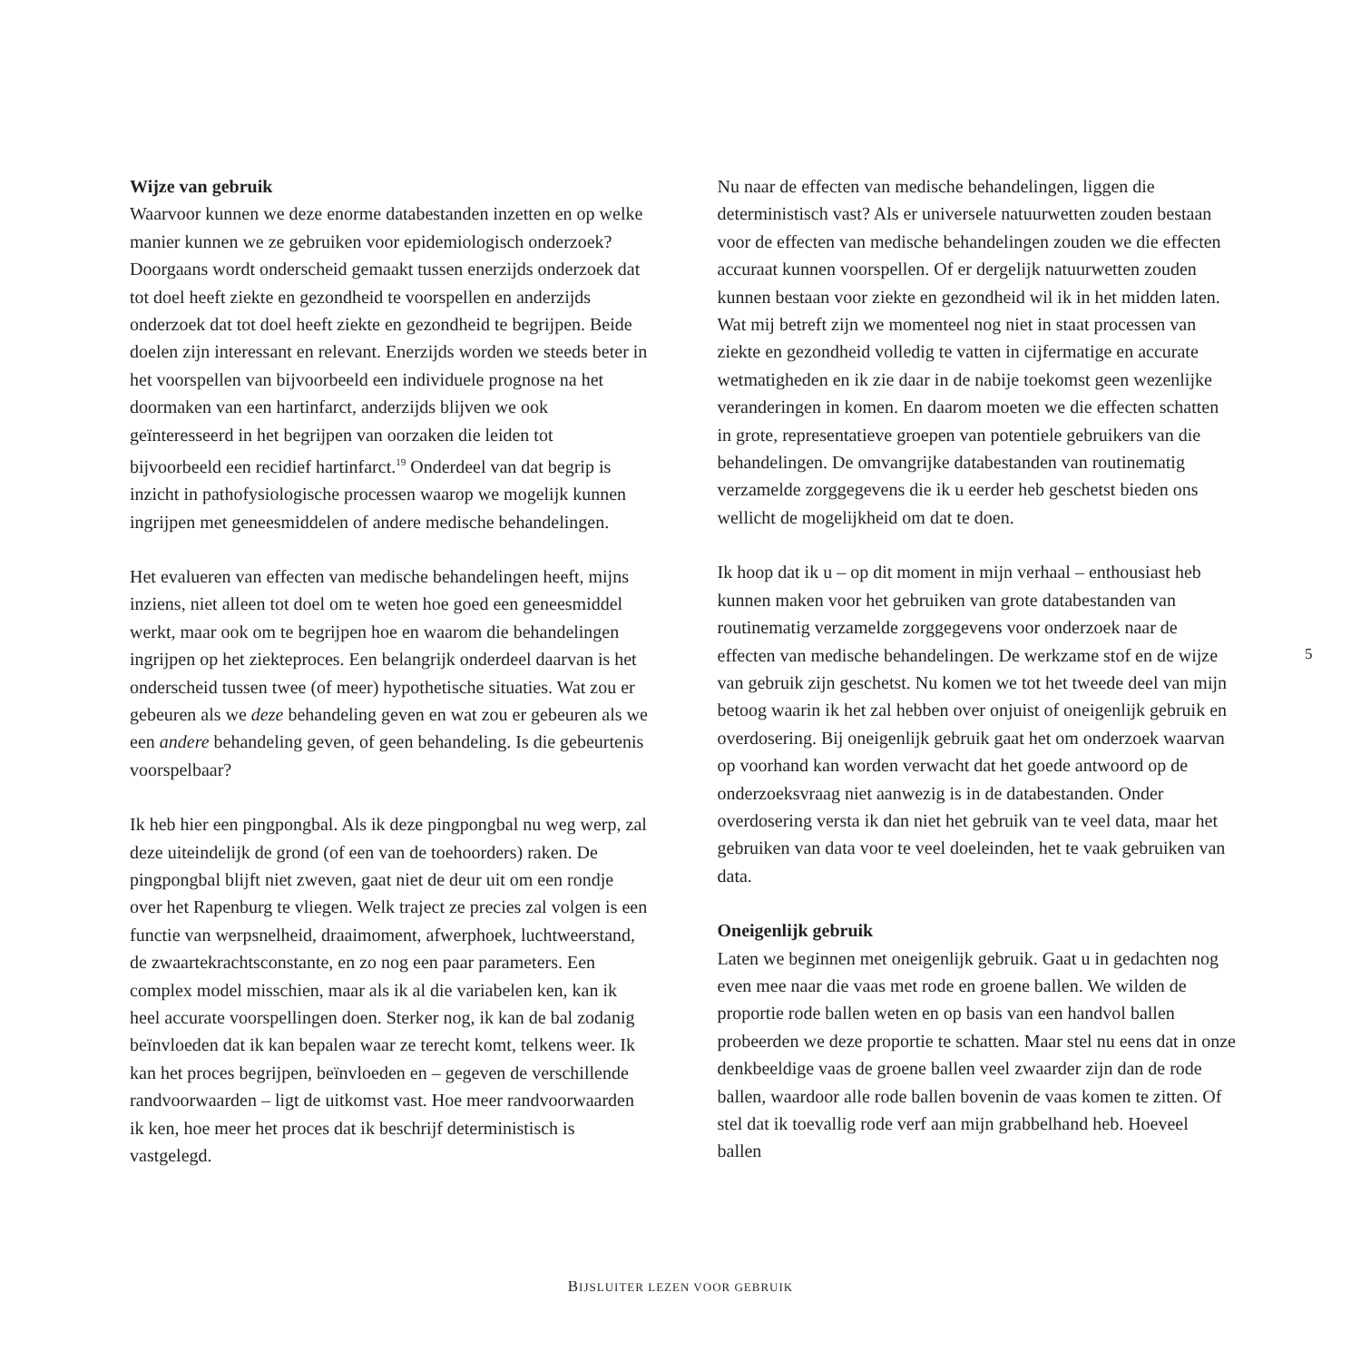Wijze van gebruik
Waarvoor kunnen we deze enorme databestanden inzetten en op welke manier kunnen we ze gebruiken voor epidemiologisch onderzoek? Doorgaans wordt onderscheid gemaakt tussen enerzijds onderzoek dat tot doel heeft ziekte en gezondheid te voorspellen en anderzijds onderzoek dat tot doel heeft ziekte en gezondheid te begrijpen. Beide doelen zijn interessant en relevant. Enerzijds worden we steeds beter in het voorspellen van bijvoorbeeld een individuele prognose na het doormaken van een hartinfarct, anderzijds blijven we ook geïnteresseerd in het begrijpen van oorzaken die leiden tot bijvoorbeeld een recidief hartinfarct.<sup>19</sup> Onderdeel van dat begrip is inzicht in pathofysiologische processen waarop we mogelijk kunnen ingrijpen met geneesmiddelen of andere medische behandelingen.
Het evalueren van effecten van medische behandelingen heeft, mijns inziens, niet alleen tot doel om te weten hoe goed een geneesmiddel werkt, maar ook om te begrijpen hoe en waarom die behandelingen ingrijpen op het ziekteproces. Een belangrijk onderdeel daarvan is het onderscheid tussen twee (of meer) hypothetische situaties. Wat zou er gebeuren als we deze behandeling geven en wat zou er gebeuren als we een andere behandeling geven, of geen behandeling. Is die gebeurtenis voorspelbaar?
Ik heb hier een pingpongbal. Als ik deze pingpongbal nu weg werp, zal deze uiteindelijk de grond (of een van de toehoorders) raken. De pingpongbal blijft niet zweven, gaat niet de deur uit om een rondje over het Rapenburg te vliegen. Welk traject ze precies zal volgen is een functie van werpsnelheid, draaimoment, afwerphoek, luchtweerstand, de zwaartekrachtsconstante, en zo nog een paar parameters. Een complex model misschien, maar als ik al die variabelen ken, kan ik heel accurate voorspellingen doen. Sterker nog, ik kan de bal zodanig beïnvloeden dat ik kan bepalen waar ze terecht komt, telkens weer. Ik kan het proces begrijpen, beïnvloeden en – gegeven de verschillende randvoorwaarden – ligt de uitkomst vast. Hoe meer randvoorwaarden ik ken, hoe meer het proces dat ik beschrijf deterministisch is vastgelegd.
Nu naar de effecten van medische behandelingen, liggen die deterministisch vast? Als er universele natuurwetten zouden bestaan voor de effecten van medische behandelingen zouden we die effecten accuraat kunnen voorspellen. Of er dergelijk natuurwetten zouden kunnen bestaan voor ziekte en gezondheid wil ik in het midden laten. Wat mij betreft zijn we momenteel nog niet in staat processen van ziekte en gezondheid volledig te vatten in cijfermatige en accurate wetmatigheden en ik zie daar in de nabije toekomst geen wezenlijke veranderingen in komen. En daarom moeten we die effecten schatten in grote, representatieve groepen van potentiele gebruikers van die behandelingen. De omvangrijke databestanden van routinematig verzamelde zorggegevens die ik u eerder heb geschetst bieden ons wellicht de mogelijkheid om dat te doen.
Ik hoop dat ik u – op dit moment in mijn verhaal – enthousiast heb kunnen maken voor het gebruiken van grote databestanden van routinematig verzamelde zorggegevens voor onderzoek naar de effecten van medische behandelingen. De werkzame stof en de wijze van gebruik zijn geschetst. Nu komen we tot het tweede deel van mijn betoog waarin ik het zal hebben over onjuist of oneigenlijk gebruik en overdosering. Bij oneigenlijk gebruik gaat het om onderzoek waarvan op voorhand kan worden verwacht dat het goede antwoord op de onderzoeksvraag niet aanwezig is in de databestanden. Onder overdosering versta ik dan niet het gebruik van te veel data, maar het gebruiken van data voor te veel doeleinden, het te vaak gebruiken van data.
Oneigenlijk gebruik
Laten we beginnen met oneigenlijk gebruik. Gaat u in gedachten nog even mee naar die vaas met rode en groene ballen. We wilden de proportie rode ballen weten en op basis van een handvol ballen probeerden we deze proportie te schatten. Maar stel nu eens dat in onze denkbeeldige vaas de groene ballen veel zwaarder zijn dan de rode ballen, waardoor alle rode ballen bovenin de vaas komen te zitten. Of stel dat ik toevallig rode verf aan mijn grabbelhand heb. Hoeveel ballen
5
BIJSLUITER LEZEN VOOR GEBRUIK